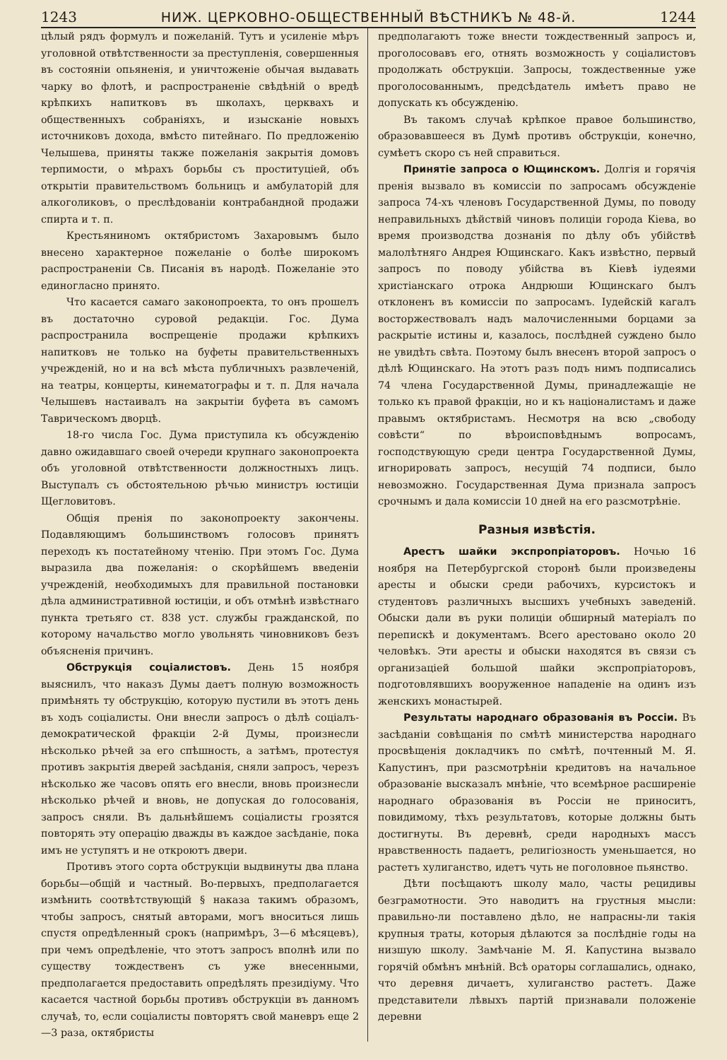1243 НИЖ. ЦЕРКОВНО-ОБЩЕСТВЕННЫЙ ВѢСТНИКЪ № 48-й. 1244
цѣлый рядъ формулъ и пожеланій. Тутъ и усиленіе мѣръ уголовной отвѣтственности за преступленія, совершенныя въ состояніи опьяненія, и уничтоженіе обычая выдавать чарку во флотѣ, и распространеніе свѣдѣній о вредѣ крѣпкихъ напитковъ въ школахъ, церквахъ и общественныхъ собраніяхъ, и изысканіе новыхъ источниковъ дохода, вмѣсто питейнаго. По предложенію Челышева, приняты также пожеланія закрытія домовъ терпимости, о мѣрахъ борьбы съ проституціей, объ открытіи правительствомъ больницъ и амбулаторій для алкоголиковъ, о преслѣдованіи контрабандной продажи спирта и т. п.
Крестьяниномъ октябристомъ Захаровымъ было внесено характерное пожеланіе о болѣе широкомъ распространеніи Св. Писанія въ народѣ. Пожеланіе это единогласно принято.
Что касается самаго законопроекта, то онъ прошелъ въ достаточно суровой редакціи. Гос. Дума распространила воспрещеніе продажи крѣпкихъ напитковъ не только на буфеты правительственныхъ учрежденій, но и на всѣ мѣста публичныхъ развлеченій, на театры, концерты, кинематографы и т. п. Для начала Челышевъ настаивалъ на закрытіи буфета въ самомъ Таврическомъ дворцѣ.
18-го числа Гос. Дума приступила къ обсужденію давно ожидавшаго своей очереди крупнаго законопроекта объ уголовной отвѣтственности должностныхъ лицъ. Выступалъ съ обстоятельною рѣчью министръ юстиціи Щегловитовъ.
Общія пренія по законопроекту закончены. Подавляющимъ большинствомъ голосовъ принятъ переходъ къ постатейному чтенію. При этомъ Гос. Дума выразила два пожеланія: о скорѣйшемъ введеніи учрежденій, необходимыхъ для правильной постановки дѣла административной юстиціи, и объ отмѣнѣ извѣстнаго пункта третьяго ст. 838 уст. службы гражданской, по которому начальство могло увольнять чиновниковъ безъ объясненія причинъ.
Обструкція соціалистовъ. День 15 ноября выяснилъ, что наказъ Думы даетъ полную возможность примѣнять ту обструкцію, которую пустили въ этотъ день въ ходъ соціалисты. Они внесли запросъ о дѣлѣ соціалъ-демократической фракціи 2-й Думы, произнесли нѣсколько рѣчей за его спѣшность, а затѣмъ, протестуя противъ закрытія дверей засѣданія, сняли запросъ, черезъ нѣсколько же часовъ опять его внесли, вновь произнесли нѣсколько рѣчей и вновь, не допуская до голосованія, запросъ сняли. Въ дальнѣйшемъ соціалисты грозятся повторять эту операцію дважды въ каждое засѣданіе, пока имъ не уступятъ и не откроютъ двери.
Противъ этого сорта обструкціи выдвинуты два плана борьбы—общій и частный. Во-первыхъ, предполагается измѣнить соотвѣтствующій § наказа такимъ образомъ, чтобы запросъ, снятый авторами, могъ вноситься лишь спустя опредѣленный срокъ (напримѣръ, 3—6 мѣсяцевъ), при чемъ опредѣленіе, что этотъ запросъ вполнѣ или по существу тождественъ съ уже внесенными, предполагается предоставить опредѣлять президіуму. Что касается частной борьбы противъ обструкціи въ данномъ случаѣ, то, если соціалисты повторятъ свой маневръ еще 2—3 раза, октябристы
предполагаютъ тоже внести тождественный запросъ и, проголосовавъ его, отнять возможность у соціалистовъ продолжать обструкціи. Запросы, тождественные уже проголосованнымъ, предсѣдатель имѣетъ право не допускать къ обсужденію.
Въ такомъ случаѣ крѣпкое правое большинство, образовавшееся въ Думѣ противъ обструкціи, конечно, сумѣетъ скоро съ ней справиться.
Принятіе запроса о Ющинскомъ. Долгія и горячія пренія вызвало въ комиссіи по запросамъ обсужденіе запроса 74-хъ членовъ Государственной Думы, по поводу неправильныхъ дѣйствій чиновъ полиціи города Кіева, во время производства дознанія по дѣлу объ убійствѣ малолѣтняго Андрея Ющинскаго. Какъ извѣстно, первый запросъ по поводу убійства въ Кіевѣ іудеями христіанскаго отрока Андрюши Ющинскаго былъ отклоненъ въ комиссіи по запросамъ. Іудейскій кагалъ восторжествовалъ надъ малочисленными борцами за раскрытіе истины и, казалось, послѣдней суждено было не увидѣть свѣта. Поэтому былъ внесенъ второй запросъ о дѣлѣ Ющинскаго. На этотъ разъ подъ нимъ подписались 74 члена Государственной Думы, принадлежащіе не только къ правой фракціи, но и къ націоналистамъ и даже правымъ октябристамъ. Несмотря на всю „свободу совѣсти“ по вѣроисповѣднымъ вопросамъ, господствующую среди центра Государственной Думы, игнорировать запросъ, несущій 74 подписи, было невозможно. Государственная Дума признала запросъ срочнымъ и дала комиссіи 10 дней на его разсмотрѣніе.
Разныя извѣстія.
Арестъ шайки экспропріаторовъ. Ночью 16 ноября на Петербургской сторонѣ были произведены аресты и обыски среди рабочихъ, курсистокъ и студентовъ различныхъ высшихъ учебныхъ заведеній. Обыски дали въ руки полиціи обширный матеріалъ по перепискѣ и документамъ. Всего арестовано около 20 человѣкъ. Эти аресты и обыски находятся въ связи съ организаціей большой шайки экспропріаторовъ, подготовлявшихъ вооруженное нападеніе на одинъ изъ женскихъ монастырей.
Результаты народнаго образованія въ Россіи. Въ засѣданіи совѣщанія по смѣтѣ министерства народнаго просвѣщенія докладчикъ по смѣтѣ, почтенный М. Я. Капустинъ, при разсмотрѣніи кредитовъ на начальное образованіе высказалъ мнѣніе, что всемѣрное расширеніе народнаго образованія въ Россіи не приноситъ, повидимому, тѣхъ результатовъ, которые должны быть достигнуты. Въ деревнѣ, среди народныхъ массъ нравственность падаетъ, религіозность уменьшается, но растетъ хулиганство, идетъ чуть не поголовное пьянство.
Дѣти посѣщаютъ школу мало, часты рецидивы безграмотности. Это наводитъ на грустныя мысли: правильно-ли поставлено дѣло, не напрасны-ли такія крупныя траты, которыя дѣлаются за послѣдніе годы на низшую школу. Замѣчаніе М. Я. Капустина вызвало горячій обмѣнъ мнѣній. Всѣ ораторы соглашались, однако, что деревня дичаетъ, хулиганство растетъ. Даже представители лѣвыхъ партій признавали положеніе деревни